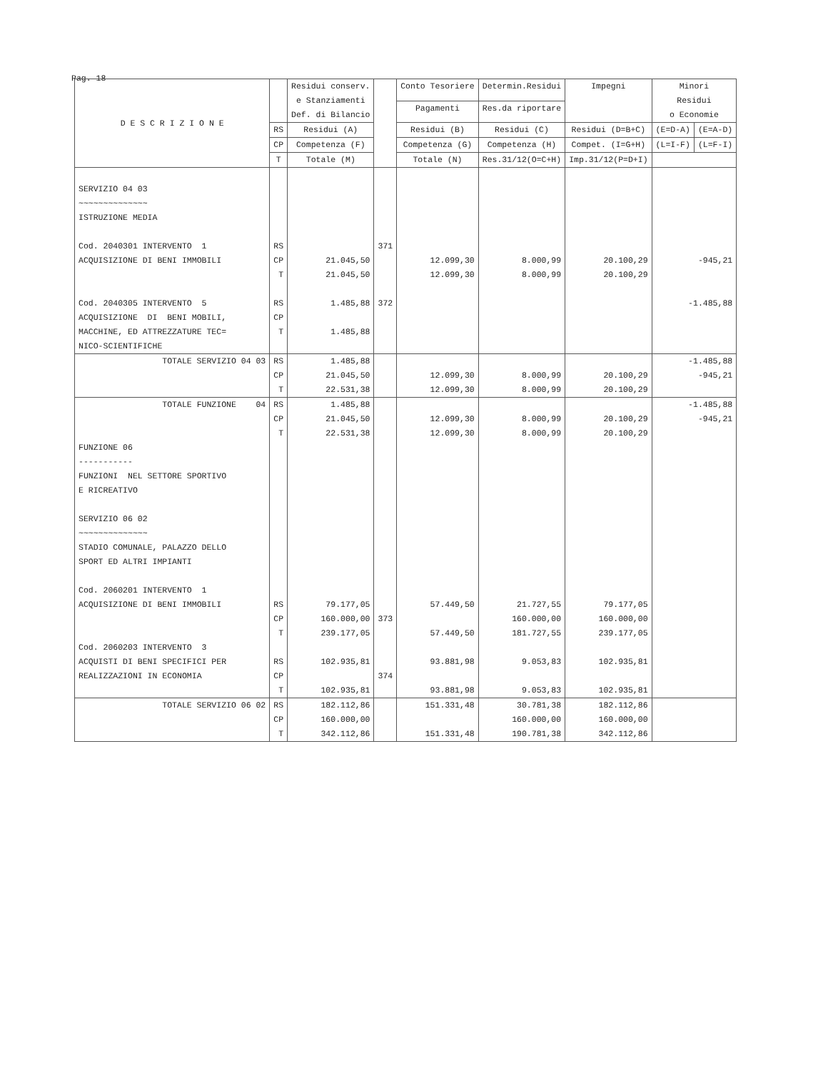Pag. 18
| D E S C R I Z I O N E | | Residui conserv. e Stanziamenti Def. di Bilancio | | Conto Tesoriere | Determin.Residui | Impegni | Minori Residui o Economie | |
| --- | --- | --- | --- | --- | --- | --- | --- | --- |
| | | | | Pagamenti | Res.da riportare | | | |
| | RS | Residui (A) | | Residui (B) | Residui (C) | Residui (D=B+C) | (E=D-A) | (E=A-D) |
| | CP | Competenza (F) | | Competenza (G) | Competenza (H) | Compet. (I=G+H) | (L=I-F) | (L=F-I) |
| | T | Totale (M) | | Totale (N) | Res.31/12(O=C+H) | Imp.31/12(P=D+I) | | |
| SERVIZIO 04 03 ~~~~~~~~~~~~~~ ISTRUZIONE MEDIA Cod. 2040301 INTERVENTO 1 ACQUISIZIONE DI BENI IMMOBILI Cod. 2040305 INTERVENTO 5 ACQUISIZIONE DI BENI MOBILI, MACCHINE, ED ATTREZZATURE TEC= NICO-SCIENTIFICHE | RS CP T RS CP T | 21.045,50 21.045,50 1.485,88 1.485,88 | 371 372 | 12.099,30 12.099,30 | 8.000,99 8.000,99 | 20.100,29 20.100,29 | -945,21 -1.485,88 | |
| TOTALE SERVIZIO 04 03 | RS CP T | 1.485,88 21.045,50 22.531,38 | | 12.099,30 12.099,30 | 8.000,99 8.000,99 | 20.100,29 20.100,29 | -1.485,88 -945,21 | |
| TOTALE FUNZIONE 04 FUNZIONE 06 ----------- FUNZIONI NEL SETTORE SPORTIVO E RICREATIVO SERVIZIO 06 02 ~~~~~~~~~~~~~~ STADIO COMUNALE, PALAZZO DELLO SPORT ED ALTRI IMPIANTI Cod. 2060201 INTERVENTO 1 ACQUISIZIONE DI BENI IMMOBILI Cod. 2060203 INTERVENTO 3 ACQUISTI DI BENI SPECIFICI PER REALIZZAZIONI IN ECONOMIA | RS CP T RS CP T RS CP T | 1.485,88 21.045,50 22.531,38 79.177,05 160.000,00 239.177,05 102.935,81 102.935,81 | 373 374 | 12.099,30 12.099,30 57.449,50 57.449,50 93.881,98 93.881,98 | 8.000,99 8.000,99 21.727,55 160.000,00 181.727,55 9.053,83 9.053,83 | 20.100,29 20.100,29 79.177,05 160.000,00 239.177,05 102.935,81 102.935,81 | -1.485,88 -945,21 | |
| TOTALE SERVIZIO 06 02 | RS CP T | 182.112,86 160.000,00 342.112,86 | | 151.331,48 151.331,48 | 30.781,38 160.000,00 190.781,38 | 182.112,86 160.000,00 342.112,86 | | |